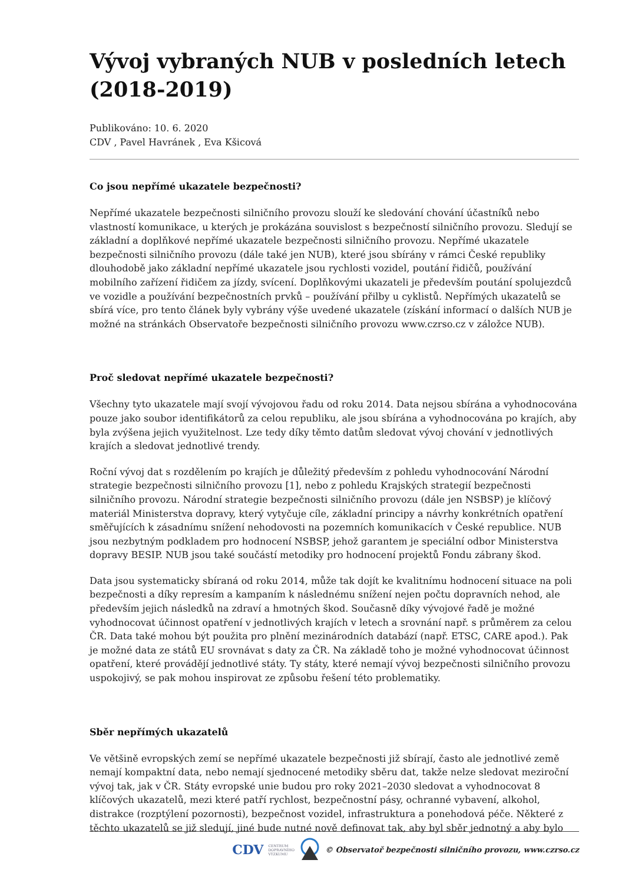Vývoj vybraných NUB v posledních letech (2018-2019)
Publikováno: 10. 6. 2020
CDV , Pavel Havránek , Eva Kšicová
Co jsou nepřímé ukazatele bezpečnosti?
Nepřímé ukazatele bezpečnosti silničního provozu slouží ke sledování chování účastníků nebo vlastností komunikace, u kterých je prokázána souvislost s bezpečností silničního provozu. Sledují se základní a doplňkové nepřímé ukazatele bezpečnosti silničního provozu. Nepřímé ukazatele bezpečnosti silničního provozu (dále také jen NUB), které jsou sbírány v rámci České republiky dlouhodobě jako základní nepřímé ukazatele jsou rychlosti vozidel, poutání řidičů, používání mobilního zařízení řidičem za jízdy, svícení. Doplňkovými ukazateli je především poutání spolujezdců ve vozidle a používání bezpečnostních prvků – používání přilby u cyklistů. Nepřímých ukazatelů se sbírá více, pro tento článek byly vybrány výše uvedené ukazatele (získání informací o dalších NUB je možné na stránkách Observatoře bezpečnosti silničního provozu www.czrso.cz v záložce NUB).
Proč sledovat nepřímé ukazatele bezpečnosti?
Všechny tyto ukazatele mají svojí vývojovou řadu od roku 2014. Data nejsou sbírána a vyhodnocována pouze jako soubor identifikátorů za celou republiku, ale jsou sbírána a vyhodnocována po krajích, aby byla zvýšena jejich využitelnost. Lze tedy díky těmto datům sledovat vývoj chování v jednotlivých krajích a sledovat jednotlivé trendy.
Roční vývoj dat s rozdělením po krajích je důležitý především z pohledu vyhodnocování Národní strategie bezpečnosti silničního provozu [1], nebo z pohledu Krajských strategií bezpečnosti silničního provozu. Národní strategie bezpečnosti silničního provozu (dále jen NSBSP) je klíčový materiál Ministerstva dopravy, který vytyčuje cíle, základní principy a návrhy konkrétních opatření směřujících k zásadnímu snížení nehodovosti na pozemních komunikacích v České republice. NUB jsou nezbytným podkladem pro hodnocení NSBSP, jehož garantem je speciální odbor Ministerstva dopravy BESIP. NUB jsou také součástí metodiky pro hodnocení projektů Fondu zábrany škod.
Data jsou systematicky sbíraná od roku 2014, může tak dojít ke kvalitnímu hodnocení situace na poli bezpečnosti a díky represím a kampaním k následnému snížení nejen počtu dopravních nehod, ale především jejich následků na zdraví a hmotných škod. Současně díky vývojové řadě je možné vyhodnocovat účinnost opatření v jednotlivých krajích v letech a srovnání např. s průměrem za celou ČR. Data také mohou být použita pro plnění mezinárodních databází (např. ETSC, CARE apod.). Pak je možné data ze států EU srovnávat s daty za ČR. Na základě toho je možné vyhodnocovat účinnost opatření, které provádějí jednotlivé státy. Ty státy, které nemají vývoj bezpečnosti silničního provozu uspokojivý, se pak mohou inspirovat ze způsobu řešení této problematiky.
Sběr nepřímých ukazatelů
Ve většině evropských zemí se nepřímé ukazatele bezpečnosti již sbírají, často ale jednotlivé země nemají kompaktní data, nebo nemají sjednocené metodiky sběru dat, takže nelze sledovat meziroční vývoj tak, jak v ČR. Státy evropské unie budou pro roky 2021–2030 sledovat a vyhodnocovat 8 klíčových ukazatelů, mezi které patří rychlost, bezpečnostní pásy, ochranné vybavení, alkohol, distrakce (rozptýlení pozornosti), bezpečnost vozidel, infrastruktura a ponehodová péče. Některé z těchto ukazatelů se již sledují, jiné bude nutné nově definovat tak, aby byl sběr jednotný a aby bylo
CDV CENTRUM
DOPRAVNÍHO
VÝZKUMU © Observatoř bezpečnosti silničního provozu, www.czrso.cz